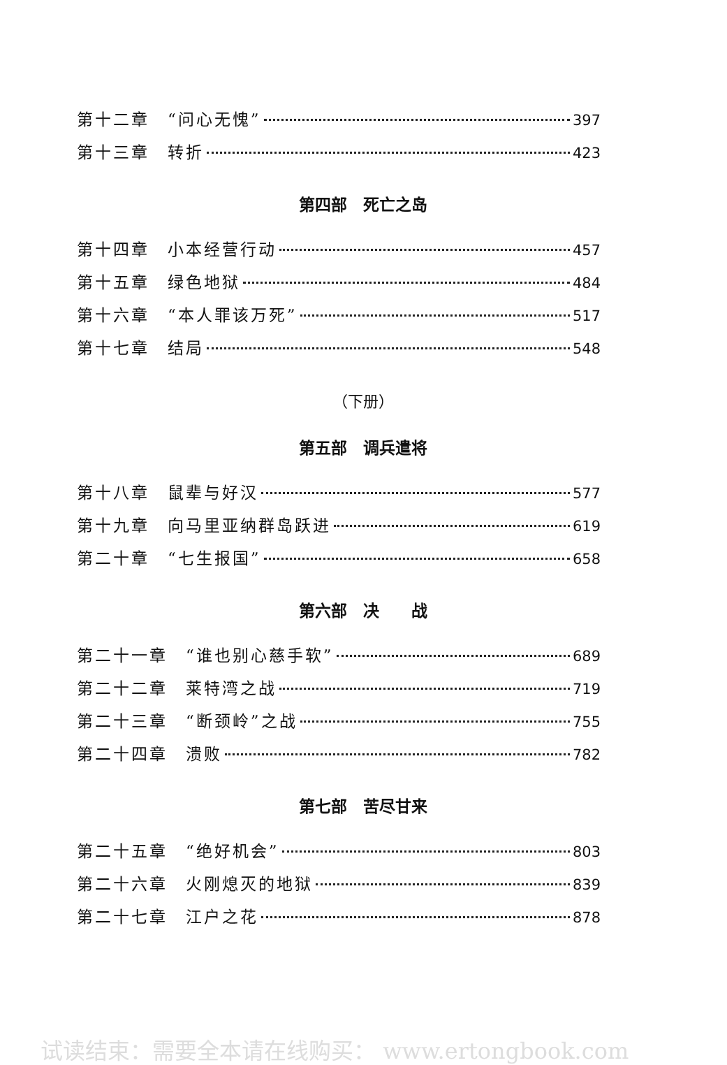第十二章　“问心无愧” 397
第十三章　转折 423
第四部　死亡之岛
第十四章　小本经营行动 457
第十五章　绿色地狱 484
第十六章　“本人罪该万死” 517
第十七章　结局 548
（下册）
第五部　调兵遣将
第十八章　鼠辈与好汉 577
第十九章　向马里亚纳群岛跃进 619
第二十章　“七生报国” 658
第六部　决　　战
第二十一章　“谁也别心慈手软” 689
第二十二章　莱特湾之战 719
第二十三章　“断颈岭”之战 755
第二十四章　溃败 782
第七部　苦尽甘来
第二十五章　“绝好机会” 803
第二十六章　火刚熄灭的地狱 839
第二十七章　江户之花 878
试读结束：需要全本请在线购买： www.ertongbook.com